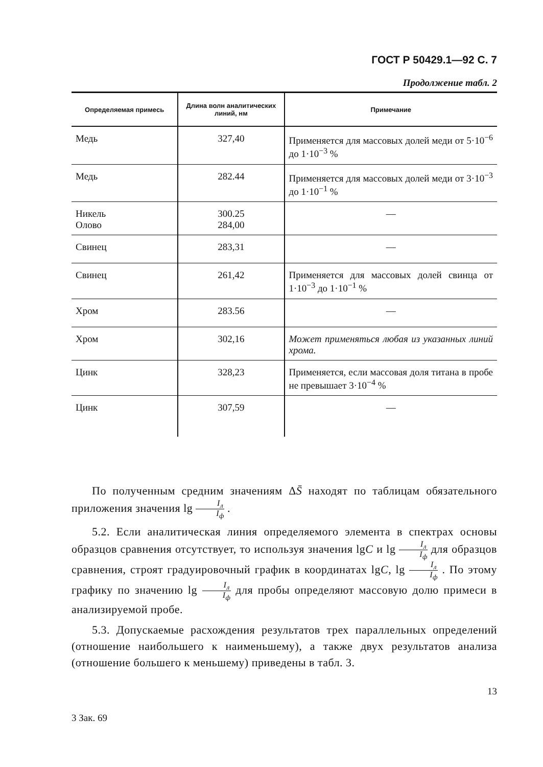ГОСТ Р 50429.1—92 С. 7
Продолжение табл. 2
| Определяемая примесь | Длина волн аналитических линий, нм | Примечание |
| --- | --- | --- |
| Медь | 327,40 | Применяется для массовых долей меди от 5·10<sup>−6</sup> до 1·10<sup>−3</sup> % |
| Медь | 282.44 | Применяется для массовых долей меди от 3·10<sup>−3</sup> до 1·10<sup>−1</sup> % |
| Никель Олово | 300.25 284,00 | — |
| Свинец | 283,31 | — |
| Свинец | 261,42 | Применяется для массовых долей свинца от 1·10<sup>−3</sup> до 1·10<sup>−1</sup> % |
| Хром | 283.56 | — |
| Хром | 302,16 | Может применяться любая из указанных линий хрома. |
| Цинк | 328,23 | Применяется, если массовая доля титана в пробе не превышает 3·10<sup>−4</sup> % |
| Цинк | 307,59 | — |
По полученным средним значениям ΔS̄ находят по таблицам обязательного приложения значения lg I<sub>л</sub> I<sub>ф</sub> .
5.2. Если аналитическая линия определяемого элемента в спектрах основы образцов сравнения отсутствует, то используя значения lgC и lg I<sub>л</sub> I<sub>ф</sub> для образцов сравнения, строят градуировочный график в координатах lgC, lg I<sub>л</sub> I<sub>ф</sub> . По этому графику по значению lg I<sub>л</sub> I<sub>ф</sub> для пробы определяют массовую долю примеси в анализируемой пробе.
5.3. Допускаемые расхождения результатов трех параллельных определений (отношение наибольшего к наименьшему), а также двух результатов анализа (отношение большего к меньшему) приведены в табл. 3.
13
3 Зак. 69